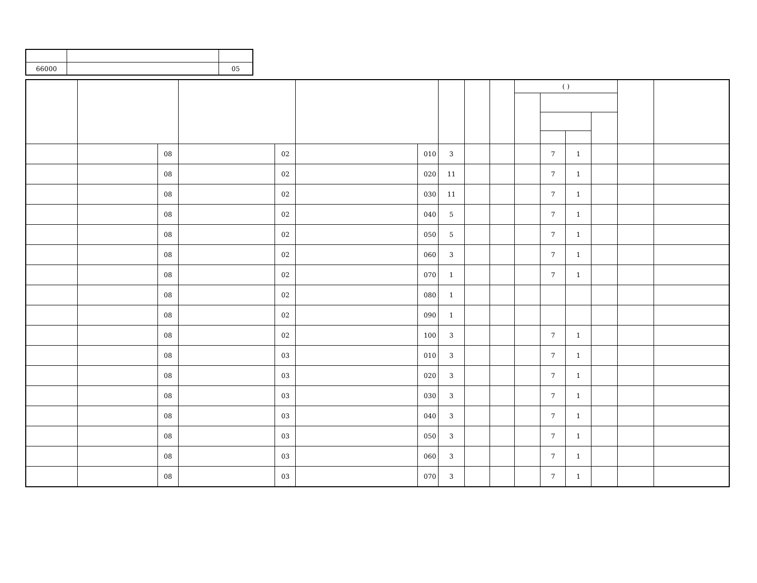| 66000 | | 05 |
| | | | | | | | | | | ( ) | | | | | |
| --- | --- | --- | --- | --- | --- | --- | --- | --- | --- | --- | --- | --- | --- | --- | --- |
| | | 08 | | 02 | | 010 | 3 | | | | 7 | 1 | | | |
| | | 08 | | 02 | | 020 | 11 | | | | 7 | 1 | | | |
| | | 08 | | 02 | | 030 | 11 | | | | 7 | 1 | | | |
| | | 08 | | 02 | | 040 | 5 | | | | 7 | 1 | | | |
| | | 08 | | 02 | | 050 | 5 | | | | 7 | 1 | | | |
| | | 08 | | 02 | | 060 | 3 | | | | 7 | 1 | | | |
| | | 08 | | 02 | | 070 | 1 | | | | 7 | 1 | | | |
| | | 08 | | 02 | | 080 | 1 | | | | | | | | |
| | | 08 | | 02 | | 090 | 1 | | | | | | | | |
| | | 08 | | 02 | | 100 | 3 | | | | 7 | 1 | | | |
| | | 08 | | 03 | | 010 | 3 | | | | 7 | 1 | | | |
| | | 08 | | 03 | | 020 | 3 | | | | 7 | 1 | | | |
| | | 08 | | 03 | | 030 | 3 | | | | 7 | 1 | | | |
| | | 08 | | 03 | | 040 | 3 | | | | 7 | 1 | | | |
| | | 08 | | 03 | | 050 | 3 | | | | 7 | 1 | | | |
| | | 08 | | 03 | | 060 | 3 | | | | 7 | 1 | | | |
| | | 08 | | 03 | | 070 | 3 | | | | 7 | 1 | | | |